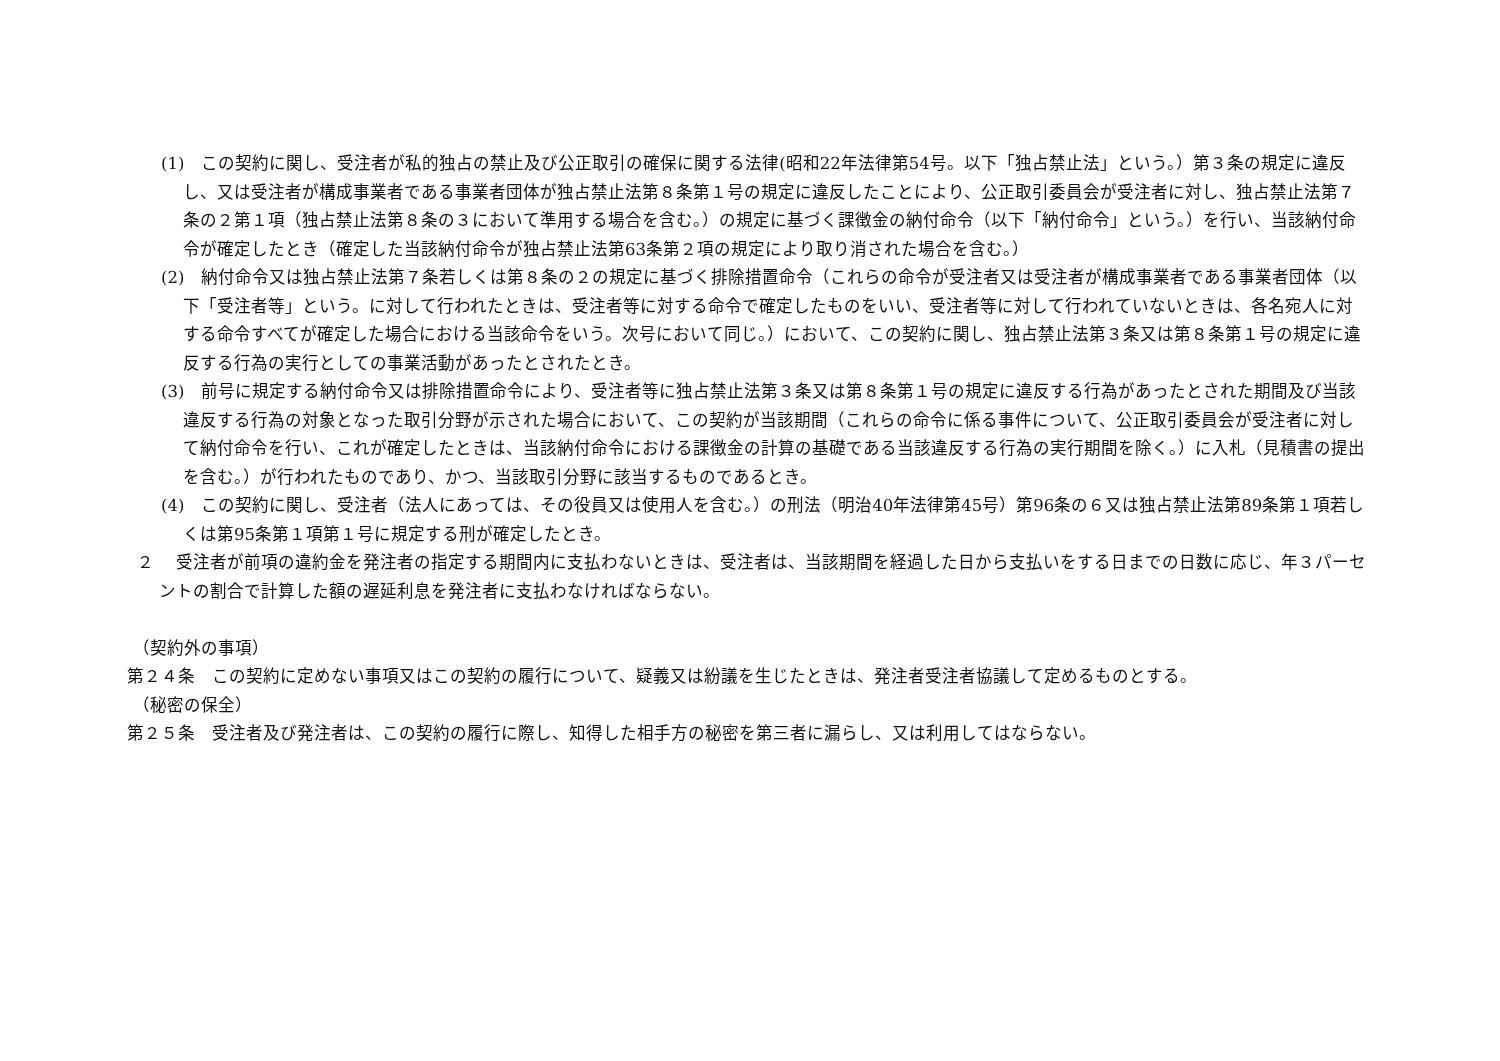(1)　この契約に関し、受注者が私的独占の禁止及び公正取引の確保に関する法律(昭和22年法律第54号。以下「独占禁止法」という。）第３条の規定に違反し、又は受注者が構成事業者である事業者団体が独占禁止法第８条第１号の規定に違反したことにより、公正取引委員会が受注者に対し、独占禁止法第７条の２第１項（独占禁止法第８条の３において準用する場合を含む。）の規定に基づく課徴金の納付命令（以下「納付命令」という。）を行い、当該納付命令が確定したとき（確定した当該納付命令が独占禁止法第63条第２項の規定により取り消された場合を含む。）
(2)　納付命令又は独占禁止法第７条若しくは第８条の２の規定に基づく排除措置命令（これらの命令が受注者又は受注者が構成事業者である事業者団体（以下「受注者等」という。に対して行われたときは、受注者等に対する命令で確定したものをいい、受注者等に対して行われていないときは、各名宛人に対する命令すべてが確定した場合における当該命令をいう。次号において同じ。）において、この契約に関し、独占禁止法第３条又は第８条第１号の規定に違反する行為の実行としての事業活動があったとされたとき。
(3)　前号に規定する納付命令又は排除措置命令により、受注者等に独占禁止法第３条又は第８条第１号の規定に違反する行為があったとされた期間及び当該違反する行為の対象となった取引分野が示された場合において、この契約が当該期間（これらの命令に係る事件について、公正取引委員会が受注者に対して納付命令を行い、これが確定したときは、当該納付命令における課徴金の計算の基礎である当該違反する行為の実行期間を除く。）に入札（見積書の提出を含む。）が行われたものであり、かつ、当該取引分野に該当するものであるとき。
(4)　この契約に関し、受注者（法人にあっては、その役員又は使用人を含む。）の刑法（明治40年法律第45号）第96条の６又は独占禁止法第89条第１項若しくは第95条第１項第１号に規定する刑が確定したとき。
２　 受注者が前項の違約金を発注者の指定する期間内に支払わないときは、受注者は、当該期間を経過した日から支払いをする日までの日数に応じ、年３パーセントの割合で計算した額の遅延利息を発注者に支払わなければならない。
（契約外の事項）
第２４条　この契約に定めない事項又はこの契約の履行について、疑義又は紛議を生じたときは、発注者受注者協議して定めるものとする。
（秘密の保全）
第２５条　受注者及び発注者は、この契約の履行に際し、知得した相手方の秘密を第三者に漏らし、又は利用してはならない。